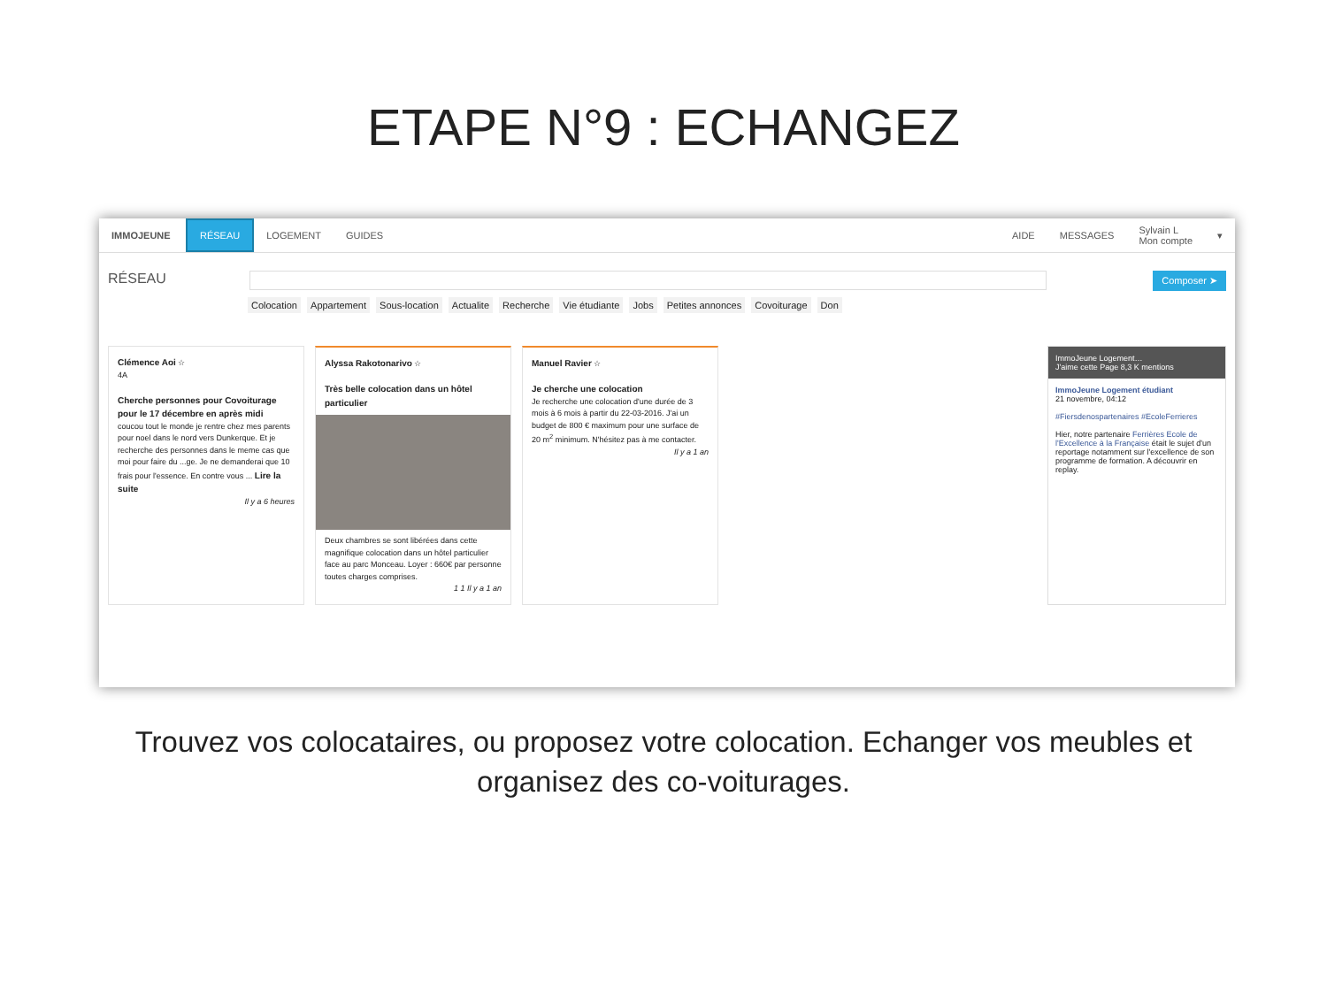ETAPE N°9 : ECHANGEZ
IMMOJEUNE
RÉSEAU
LOGEMENT GUIDES AIDE MESSAGES
Sylvain L
Mon compte
▾
RÉSEAU
Composer ➤
Colocation Appartement Sous-location Actualite Recherche Vie étudiante Jobs Petites annonces Covoiturage Don
Clémence Aoi ☆
4A
Cherche personnes pour Covoiturage pour le 17 décembre en après midi
coucou tout le monde je rentre chez mes parents pour noel dans le nord vers Dunkerque. Et je recherche des personnes dans le meme cas que moi pour faire du ...ge. Je ne demanderai que 10 frais pour l'essence. En contre vous ... Lire la suite
Il y a 6 heures
Alyssa Rakotonarivo ☆
Très belle colocation dans un hôtel particulier
Deux chambres se sont libérées dans cette magnifique colocation dans un hôtel particulier face au parc Monceau. Loyer : 660€ par personne toutes charges comprises.
1 1 Il y a 1 an
Manuel Ravier ☆
Je cherche une colocation
Je recherche une colocation d'une durée de 3 mois à 6 mois à partir du 22-03-2016. J'ai un budget de 800 € maximum pour une surface de 20 m<sup>2</sup> minimum. N'hésitez pas à me contacter.
Il y a 1 an
ImmoJeune Logement…
J'aime cette Page 8,3 K mentions
ImmoJeune Logement étudiant
21 novembre, 04:12
#Fiersdenospartenaires #EcoleFerrieres
Hier, notre partenaire Ferrières Ecole de l'Excellence à la Française était le sujet d'un reportage notamment sur l'excellence de son programme de formation. A découvrir en replay.
Trouvez vos colocataires, ou proposez votre colocation. Echanger vos meubles et organisez des co-voiturages.